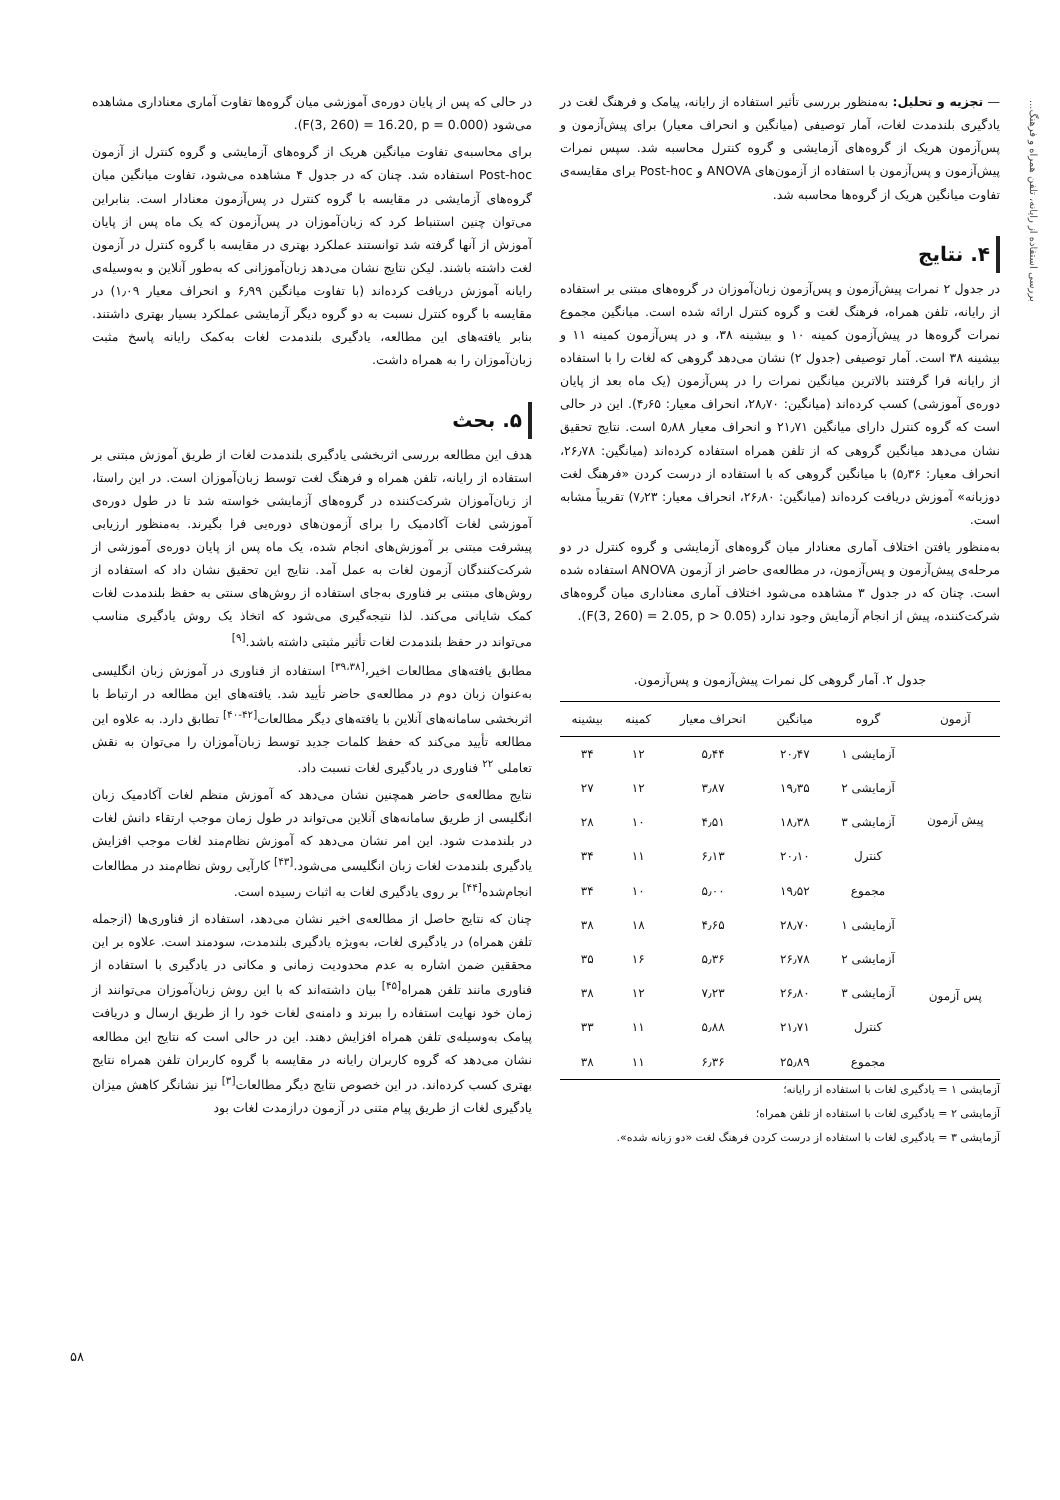بررسی استفاده از رایانه، تلفن همراه و فرهنگ...
— تجزیه و تحلیل: به‌منظور بررسی تأثیر استفاده از رایانه، پیامک و فرهنگ لغت در یادگیری بلندمدت لغات، آمار توصیفی (میانگین و انحراف معیار) برای پیش‌آزمون و پس‌آزمون هریک از گروه‌های آزمایشی و گروه کنترل محاسبه شد. سپس نمرات پیش‌آزمون و پس‌آزمون با استفاده از آزمون‌های ANOVA و Post-hoc برای مقایسه‌ی تفاوت میانگین هریک از گروه‌ها محاسبه شد.
۴. نتایج
در جدول ۲ نمرات پیش‌آزمون و پس‌آزمون زبان‌آموزان در گروه‌های مبتنی بر استفاده از رایانه، تلفن همراه، فرهنگ لغت و گروه کنترل ارائه شده است. میانگین مجموع نمرات گروه‌ها در پیش‌آزمون کمینه ۱۰ و بیشینه ۳۸، و در پس‌آزمون کمینه ۱۱ و بیشینه ۳۸ است. آمار توصیفی (جدول ۲) نشان می‌دهد گروهی که لغات را با استفاده از رایانه فرا گرفتند بالاترین میانگین نمرات را در پس‌آزمون (یک ماه بعد از پایان دوره‌ی آموزشی) کسب کرده‌اند (میانگین: ۲۸٫۷۰، انحراف معیار: ۴٫۶۵). این در حالی است که گروه کنترل دارای میانگین ۲۱٫۷۱ و انحراف معیار ۵٫۸۸ است. نتایج تحقیق نشان می‌دهد میانگین گروهی که از تلفن همراه استفاده کرده‌اند (میانگین: ۲۶٫۷۸، انحراف معیار: ۵٫۳۶) با میانگین گروهی که با استفاده از درست کردن «فرهنگ لغت دوزبانه» آموزش دریافت کرده‌اند (میانگین: ۲۶٫۸۰، انحراف معیار: ۷٫۲۳) تقریباً مشابه است.
به‌منظور یافتن اختلاف آماری معنادار میان گروه‌های آزمایشی و گروه کنترل در دو مرحله‌ی پیش‌آزمون و پس‌آزمون، در مطالعه‌ی حاضر از آزمون ANOVA استفاده شده است. چنان که در جدول ۳ مشاهده می‌شود اختلاف آماری معناداری میان گروه‌های شرکت‌کننده، پیش از انجام آزمایش وجود ندارد (F(3, 260) = 2.05, p > 0.05).
جدول ۲. آمار گروهی کل نمرات پیش‌آزمون و پس‌آزمون.
| آزمون | گروه | میانگین | انحراف معیار | کمینه | بیشینه |
| --- | --- | --- | --- | --- | --- |
| پیش آزمون | آزمایشی ۱ | ۲۰٫۴۷ | ۵٫۴۴ | ۱۲ | ۳۴ |
| | آزمایشی ۲ | ۱۹٫۳۵ | ۳٫۸۷ | ۱۲ | ۲۷ |
| | آزمایشی ۳ | ۱۸٫۳۸ | ۴٫۵۱ | ۱۰ | ۲۸ |
| | کنترل | ۲۰٫۱۰ | ۶٫۱۳ | ۱۱ | ۳۴ |
| | مجموع | ۱۹٫۵۲ | ۵٫۰۰ | ۱۰ | ۳۴ |
| پس آزمون | آزمایشی ۱ | ۲۸٫۷۰ | ۴٫۶۵ | ۱۸ | ۳۸ |
| | آزمایشی ۲ | ۲۶٫۷۸ | ۵٫۳۶ | ۱۶ | ۳۵ |
| | آزمایشی ۳ | ۲۶٫۸۰ | ۷٫۲۳ | ۱۲ | ۳۸ |
| | کنترل | ۲۱٫۷۱ | ۵٫۸۸ | ۱۱ | ۳۳ |
| | مجموع | ۲۵٫۸۹ | ۶٫۳۶ | ۱۱ | ۳۸ |
آزمایشی ۱ = یادگیری لغات با استفاده از رایانه؛
آزمایشی ۲ = یادگیری لغات با استفاده از تلفن همراه؛
آزمایشی ۳ = یادگیری لغات با استفاده از درست کردن فرهنگ لغت «دو زبانه شده».
در حالی که پس از پایان دوره‌ی آموزشی میان گروه‌ها تفاوت آماری معناداری مشاهده می‌شود (F(3, 260) = 16.20, p = 0.000).
برای محاسبه‌ی تفاوت میانگین هریک از گروه‌های آزمایشی و گروه کنترل از آزمون Post-hoc استفاده شد. چنان که در جدول ۴ مشاهده می‌شود، تفاوت میانگین میان گروه‌های آزمایشی در مقایسه با گروه کنترل در پس‌آزمون معنادار است. بنابراین می‌توان چنین استنباط کرد که زبان‌آموزان در پس‌آزمون که یک ماه پس از پایان آموزش از آنها گرفته شد توانستند عملکرد بهتری در مقایسه با گروه کنترل در آزمون لغت داشته باشند. لیکن نتایج نشان می‌دهد زبان‌آموزانی که به‌طور آنلاین و به‌وسیله‌ی رایانه آموزش دریافت کرده‌اند (با تفاوت میانگین ۶٫۹۹ و انحراف معیار ۱٫۰۹) در مقایسه با گروه کنترل نسبت به دو گروه دیگر آزمایشی عملکرد بسیار بهتری داشتند. بنابر یافته‌های این مطالعه، یادگیری بلندمدت لغات به‌کمک رایانه پاسخ مثبت زبان‌آموزان را به همراه داشت.
۵. بحث
هدف این مطالعه بررسی اثربخشی یادگیری بلندمدت لغات از طریق آموزش مبتنی بر استفاده از رایانه، تلفن همراه و فرهنگ لغت توسط زبان‌آموزان است. در این راستا، از زبان‌آموزان شرکت‌کننده در گروه‌های آزمایشی خواسته شد تا در طول دوره‌ی آموزشی لغات آکادمیک را برای آزمون‌های دوره‌یی فرا بگیرند. به‌منظور ارزیابی پیشرفت مبتنی بر آموزش‌های انجام شده، یک ماه پس از پایان دوره‌ی آموزشی از شرکت‌کنندگان آزمون لغات به عمل آمد. نتایج این تحقیق نشان داد که استفاده از روش‌های مبتنی بر فناوری به‌جای استفاده از روش‌های سنتی به حفظ بلندمدت لغات کمک شایانی می‌کند. لذا نتیجه‌گیری می‌شود که اتخاذ یک روش یادگیری مناسب می‌تواند در حفظ بلندمدت لغات تأثیر مثبتی داشته باشد.<sup>[۹]</sup>
مطابق یافته‌های مطالعات اخیر،<sup>[۳۹،۳۸]</sup> استفاده از فناوری در آموزش زبان انگلیسی به‌عنوان زبان دوم در مطالعه‌ی حاضر تأیید شد. یافته‌های این مطالعه در ارتباط با اثربخشی سامانه‌های آنلاین با یافته‌های دیگر مطالعات<sup>[۴۲-۴۰]</sup> تطابق دارد. به علاوه این مطالعه تأیید می‌کند که حفظ کلمات جدید توسط زبان‌آموزان را می‌توان به نقش تعاملی <sup>۲۲</sup> فناوری در یادگیری لغات نسبت داد.
نتایج مطالعه‌ی حاضر همچنین نشان می‌دهد که آموزش منظم لغات آکادمیک زبان انگلیسی از طریق سامانه‌های آنلاین می‌تواند در طول زمان موجب ارتقاء دانش لغات در بلندمدت شود. این امر نشان می‌دهد که آموزش نظام‌مند لغات موجب افزایش یادگیری بلندمدت لغات زبان انگلیسی می‌شود.<sup>[۴۳]</sup> کارآیی روش نظام‌مند در مطالعات انجام‌شده<sup>[۴۴]</sup> بر روی یادگیری لغات به اثبات رسیده است.
چنان که نتایج حاصل از مطالعه‌ی اخیر نشان می‌دهد، استفاده از فناوری‌ها (ازجمله تلفن همراه) در یادگیری لغات، به‌ویژه یادگیری بلندمدت، سودمند است. علاوه بر این محققین ضمن اشاره به عدم محدودیت زمانی و مکانی در یادگیری با استفاده از فناوری مانند تلفن همراه<sup>[۴۵]</sup> بیان داشته‌اند که با این روش زبان‌آموزان می‌توانند از زمان خود نهایت استفاده را ببرند و دامنه‌ی لغات خود را از طریق ارسال و دریافت پیامک به‌وسیله‌ی تلفن همراه افزایش دهند. این در حالی است که نتایج این مطالعه نشان می‌دهد که گروه کاربران رایانه در مقایسه با گروه کاربران تلفن همراه نتایج بهتری کسب کرده‌اند. در این خصوص نتایج دیگر مطالعات<sup>[۳]</sup> نیز نشانگر کاهش میزان یادگیری لغات از طریق پیام متنی در آزمون درازمدت لغات بود
۵۸